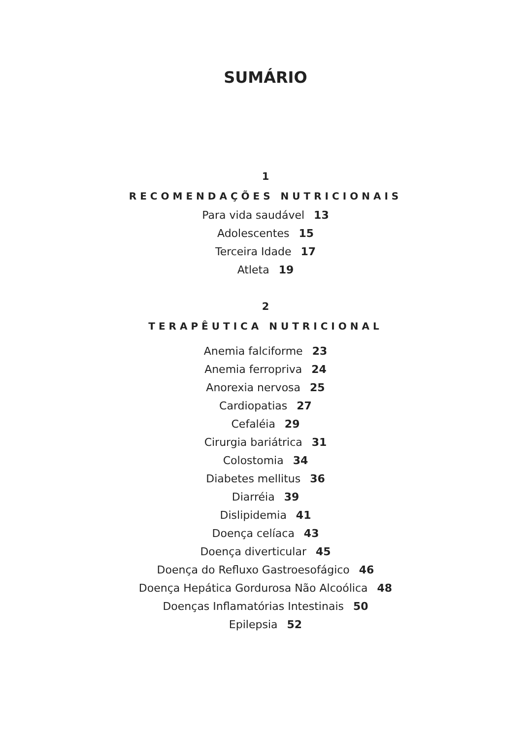SUMÁRIO
1
RECOMENDAÇÕES NUTRICIONAIS
Para vida saudável 13
Adolescentes 15
Terceira Idade 17
Atleta 19
2
TERAPÊUTICA NUTRICIONAL
Anemia falciforme 23
Anemia ferropriva 24
Anorexia nervosa 25
Cardiopatias 27
Cefaléia 29
Cirurgia bariátrica 31
Colostomia 34
Diabetes mellitus 36
Diarréia 39
Dislipidemia 41
Doença celíaca 43
Doença diverticular 45
Doença do Refluxo Gastroesofágico 46
Doença Hepática Gordurosa Não Alcoólica 48
Doenças Inflamatórias Intestinais 50
Epilepsia 52